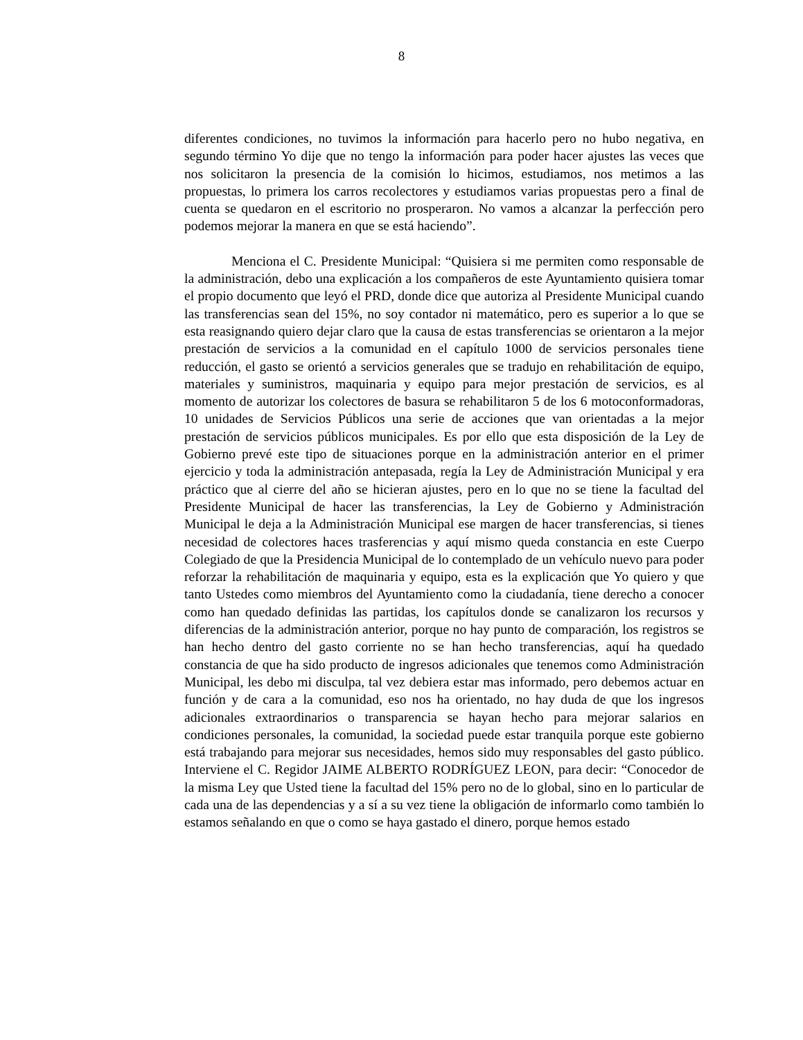8
diferentes condiciones, no tuvimos la información para hacerlo pero no hubo negativa, en segundo término Yo dije que no tengo la información para poder hacer ajustes las veces que nos solicitaron la presencia de la comisión lo hicimos, estudiamos, nos metimos a las propuestas, lo primera los carros recolectores y estudiamos varias propuestas pero a final de cuenta se quedaron en el escritorio no prosperaron. No vamos a alcanzar la perfección pero podemos mejorar la manera en que se está haciendo”.
Menciona el C. Presidente Municipal: “Quisiera si me permiten como responsable de la administración, debo una explicación a los compañeros de este Ayuntamiento quisiera tomar el propio documento que leyó el PRD, donde dice que autoriza al Presidente Municipal cuando las transferencias sean del 15%, no soy contador ni matemático, pero es superior a lo que se esta reasignando quiero dejar claro que la causa de estas transferencias se orientaron a la mejor prestación de servicios a la comunidad en el capítulo 1000 de servicios personales tiene reducción, el gasto se orientó a servicios generales que se tradujo en rehabilitación de equipo, materiales y suministros, maquinaria y equipo para mejor prestación de servicios, es al momento de autorizar los colectores de basura se rehabilitaron 5 de los 6 motoconformadoras, 10 unidades de Servicios Públicos una serie de acciones que van orientadas a la mejor prestación de servicios públicos municipales. Es por ello que esta disposición de la Ley de Gobierno prevé este tipo de situaciones porque en la administración anterior en el primer ejercicio y toda la administración antepasada, regía la Ley de Administración Municipal y era práctico que al cierre del año se hicieran ajustes, pero en lo que no se tiene la facultad del Presidente Municipal de hacer las transferencias, la Ley de Gobierno y Administración Municipal le deja a la Administración Municipal ese margen de hacer transferencias, si tienes necesidad de colectores haces trasferencias y aquí mismo queda constancia en este Cuerpo Colegiado de que la Presidencia Municipal de lo contemplado de un vehículo nuevo para poder reforzar la rehabilitación de maquinaria y equipo, esta es la explicación que Yo quiero y que tanto Ustedes como miembros del Ayuntamiento como la ciudadanía, tiene derecho a conocer como han quedado definidas las partidas, los capítulos donde se canalizaron los recursos y diferencias de la administración anterior, porque no hay punto de comparación, los registros se han hecho dentro del gasto corriente no se han hecho transferencias, aquí ha quedado constancia de que ha sido producto de ingresos adicionales que tenemos como Administración Municipal, les debo mi disculpa, tal vez debiera estar mas informado, pero debemos actuar en función y de cara a la comunidad, eso nos ha orientado, no hay duda de que los ingresos adicionales extraordinarios o transparencia se hayan hecho para mejorar salarios en condiciones personales, la comunidad, la sociedad puede estar tranquila porque este gobierno está trabajando para mejorar sus necesidades, hemos sido muy responsables del gasto público. Interviene el C. Regidor JAIME ALBERTO RODRÍGUEZ LEON, para decir: “Conocedor de la misma Ley que Usted tiene la facultad del 15% pero no de lo global, sino en lo particular de cada una de las dependencias y a sí a su vez tiene la obligación de informarlo como también lo estamos señalando en que o como se haya gastado el dinero, porque hemos estado